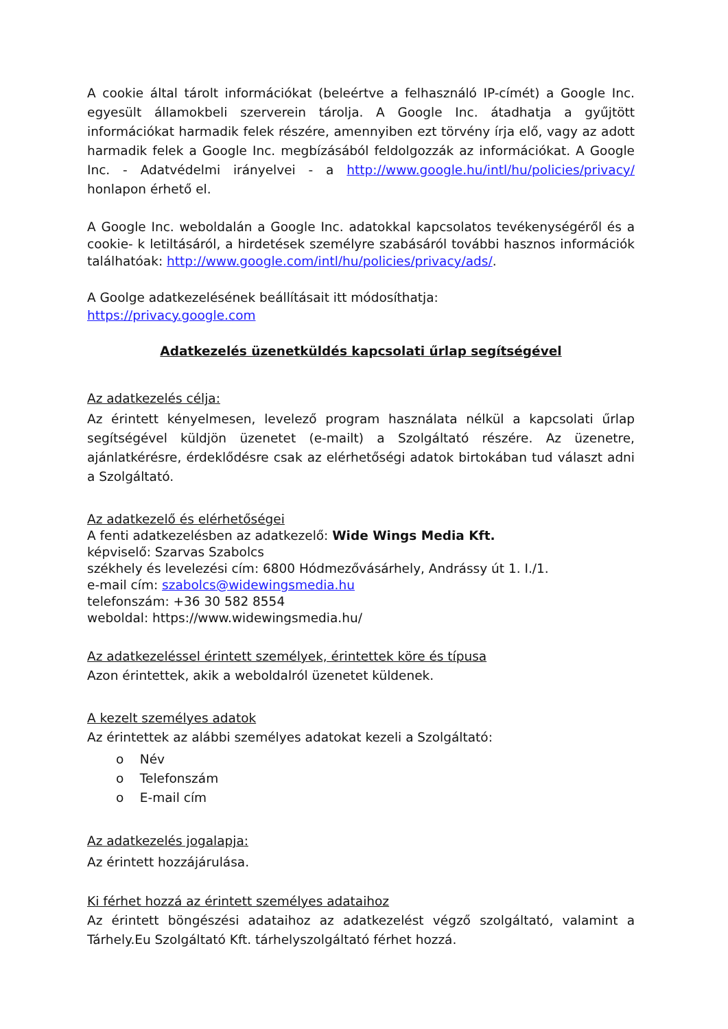A cookie által tárolt információkat (beleértve a felhasználó IP-címét) a Google Inc. egyesült államokbeli szerverein tárolja. A Google Inc. átadhatja a gyűjtött információkat harmadik felek részére, amennyiben ezt törvény írja elő, vagy az adott harmadik felek a Google Inc. megbízásából feldolgozzák az információkat. A Google Inc. - Adatvédelmi irányelvei - a http://www.google.hu/intl/hu/policies/privacy/ honlapon érhető el.
A Google Inc. weboldalán a Google Inc. adatokkal kapcsolatos tevékenységéről és a cookie- k letiltásáról, a hirdetések személyre szabásáról további hasznos információk találhatóak: http://www.google.com/intl/hu/policies/privacy/ads/.
A Goolge adatkezelésének beállításait itt módosíthatja:
https://privacy.google.com
Adatkezelés üzenetküldés kapcsolati űrlap segítségével
Az adatkezelés célja:
Az érintett kényelmesen, levelező program használata nélkül a kapcsolati űrlap segítségével küldjön üzenetet (e-mailt) a Szolgáltató részére. Az üzenetre, ajánlatkérésre, érdeklődésre csak az elérhetőségi adatok birtokában tud választ adni a Szolgáltató.
Az adatkezelő és elérhetőségei
A fenti adatkezelésben az adatkezelő: Wide Wings Media Kft.
képviselő: Szarvas Szabolcs
székhely és levelezési cím: 6800 Hódmezővásárhely, Andrássy út 1. I./1.
e-mail cím: szabolcs@widewingsmedia.hu
telefonszám: +36 30 582 8554
weboldal: https://www.widewingsmedia.hu/
Az adatkezeléssel érintett személyek, érintettek köre és típusa
Azon érintettek, akik a weboldalról üzenetet küldenek.
A kezelt személyes adatok
Az érintettek az alábbi személyes adatokat kezeli a Szolgáltató:
o Név
o Telefonszám
o E-mail cím
Az adatkezelés jogalapja:
Az érintett hozzájárulása.
Ki férhet hozzá az érintett személyes adataihoz
Az érintett böngészési adataihoz az adatkezelést végző szolgáltató, valamint a Tárhely.Eu Szolgáltató Kft. tárhelyszolgáltató férhet hozzá.